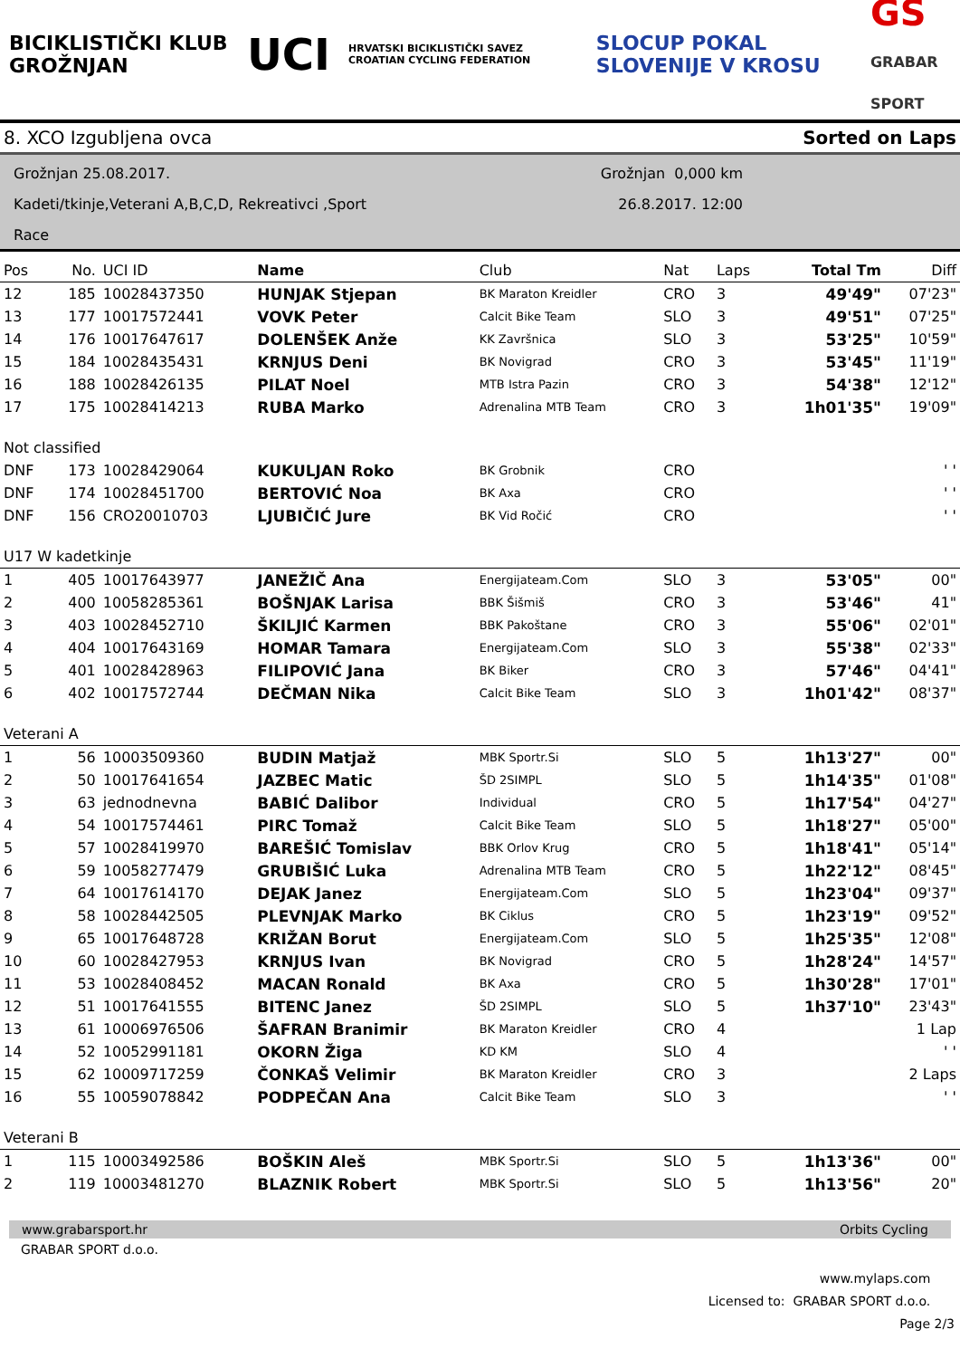BICIKLISTIČKI KLUB GROŽNJAN
UCI
HRVATSKI BICIKLISTIČKI SAVEZ CROATIAN CYCLING FEDERATION
SLOCUP POKAL SLOVENIJE V KROSU
GS
GRABAR SPORT
8. XCO Izgubljena ovca Sorted on Laps
Grožnjan 25.08.2017.
Kadeti/tkinje,Veterani A,B,C,D, Rekreativci ,Sport
Race
Grožnjan 0,000 km
26.8.2017. 12:00
| Pos | No. | UCI ID | Name | Club | Nat | Laps | Total Tm | Diff |
| --- | --- | --- | --- | --- | --- | --- | --- | --- |
| 12 | 185 | 10028437350 | HUNJAK Stjepan | BK Maraton Kreidler | CRO | 3 | 49'49" | 07'23" |
| 13 | 177 | 10017572441 | VOVK Peter | Calcit Bike Team | SLO | 3 | 49'51" | 07'25" |
| 14 | 176 | 10017647617 | DOLENŠEK Anže | KK Završnica | SLO | 3 | 53'25" | 10'59" |
| 15 | 184 | 10028435431 | KRNJUS Deni | BK Novigrad | CRO | 3 | 53'45" | 11'19" |
| 16 | 188 | 10028426135 | PILAT Noel | MTB Istra Pazin | CRO | 3 | 54'38" | 12'12" |
| 17 | 175 | 10028414213 | RUBA Marko | Adrenalina MTB Team | CRO | 3 | 1h01'35" | 19'09" |
| Not classified | | | | | | | | |
| DNF | 173 | 10028429064 | KUKULJAN Roko | BK Grobnik | CRO | | | ' ' |
| DNF | 174 | 10028451700 | BERTOVIĆ Noa | BK Axa | CRO | | | ' ' |
| DNF | 156 | CRO20010703 | LJUBIČIĆ Jure | BK Vid Ročić | CRO | | | ' ' |
| U17 W kadetkinje | | | | | | | | |
| 1 | 405 | 10017643977 | JANEŽIČ Ana | Energijateam.Com | SLO | 3 | 53'05" | 00" |
| 2 | 400 | 10058285361 | BOŠNJAK Larisa | BBK Šišmiš | CRO | 3 | 53'46" | 41" |
| 3 | 403 | 10028452710 | ŠKILJIĆ Karmen | BBK Pakoštane | CRO | 3 | 55'06" | 02'01" |
| 4 | 404 | 10017643169 | HOMAR Tamara | Energijateam.Com | SLO | 3 | 55'38" | 02'33" |
| 5 | 401 | 10028428963 | FILIPOVIĆ Jana | BK Biker | CRO | 3 | 57'46" | 04'41" |
| 6 | 402 | 10017572744 | DEČMAN Nika | Calcit Bike Team | SLO | 3 | 1h01'42" | 08'37" |
| Veterani A | | | | | | | | |
| 1 | 56 | 10003509360 | BUDIN Matjaž | MBK Sportr.Si | SLO | 5 | 1h13'27" | 00" |
| 2 | 50 | 10017641654 | JAZBEC Matic | ŠD 2SIMPL | SLO | 5 | 1h14'35" | 01'08" |
| 3 | 63 | jednodnevna | BABIĆ Dalibor | Individual | CRO | 5 | 1h17'54" | 04'27" |
| 4 | 54 | 10017574461 | PIRC Tomaž | Calcit Bike Team | SLO | 5 | 1h18'27" | 05'00" |
| 5 | 57 | 10028419970 | BAREŠIĆ Tomislav | BBK Orlov Krug | CRO | 5 | 1h18'41" | 05'14" |
| 6 | 59 | 10058277479 | GRUBIŠIĆ Luka | Adrenalina MTB Team | CRO | 5 | 1h22'12" | 08'45" |
| 7 | 64 | 10017614170 | DEJAK Janez | Energijateam.Com | SLO | 5 | 1h23'04" | 09'37" |
| 8 | 58 | 10028442505 | PLEVNJAK Marko | BK Ciklus | CRO | 5 | 1h23'19" | 09'52" |
| 9 | 65 | 10017648728 | KRIŽAN Borut | Energijateam.Com | SLO | 5 | 1h25'35" | 12'08" |
| 10 | 60 | 10028427953 | KRNJUS Ivan | BK Novigrad | CRO | 5 | 1h28'24" | 14'57" |
| 11 | 53 | 10028408452 | MACAN Ronald | BK Axa | CRO | 5 | 1h30'28" | 17'01" |
| 12 | 51 | 10017641555 | BITENC Janez | ŠD 2SIMPL | SLO | 5 | 1h37'10" | 23'43" |
| 13 | 61 | 10006976506 | ŠAFRAN Branimir | BK Maraton Kreidler | CRO | 4 | | 1 Lap |
| 14 | 52 | 10052991181 | OKORN Žiga | KD KM | SLO | 4 | | ' ' |
| 15 | 62 | 10009717259 | ČONKAŠ Velimir | BK Maraton Kreidler | CRO | 3 | | 2 Laps |
| 16 | 55 | 10059078842 | PODPEČAN Ana | Calcit Bike Team | SLO | 3 | | ' ' |
| Veterani B | | | | | | | | |
| 1 | 115 | 10003492586 | BOŠKIN Aleš | MBK Sportr.Si | SLO | 5 | 1h13'36" | 00" |
| 2 | 119 | 10003481270 | BLAZNIK Robert | MBK Sportr.Si | SLO | 5 | 1h13'56" | 20" |
www.grabarsport.hr Orbits Cycling
GRABAR SPORT d.o.o.
www.mylaps.com
Licensed to: GRABAR SPORT d.o.o.
Page 2/3